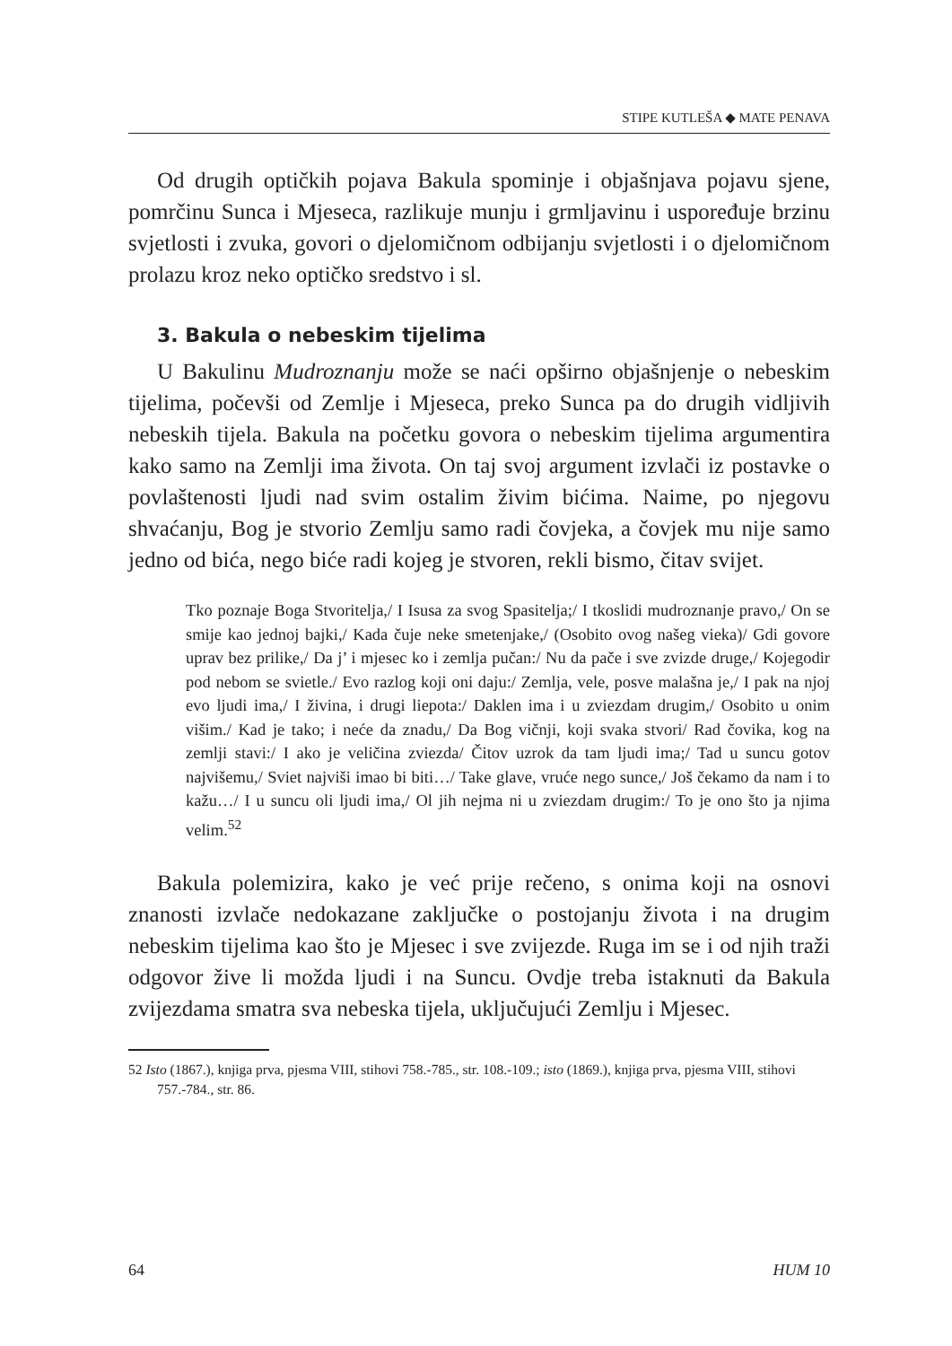STIPE KUTLEŠA ◆ MATE PENAVA
Od drugih optičkih pojava Bakula spominje i objašnjava pojavu sjene, pomrčinu Sunca i Mjeseca, razlikuje munju i grmljavinu i uspoređuje brzinu svjetlosti i zvuka, govori o djelomičnom odbijanju svjetlosti i o djelomičnom prolazu kroz neko optičko sredstvo i sl.
3. Bakula o nebeskim tijelima
U Bakulinu Mudroznanju može se naći opširno objašnjenje o nebeskim tijelima, počevši od Zemlje i Mjeseca, preko Sunca pa do drugih vidljivih nebeskih tijela. Bakula na početku govora o nebeskim tijelima argumentira kako samo na Zemlji ima života. On taj svoj argument izvlači iz postavke o povlaštenosti ljudi nad svim ostalim živim bićima. Naime, po njegovu shvaćanju, Bog je stvorio Zemlju samo radi čovjeka, a čovjek mu nije samo jedno od bića, nego biće radi kojeg je stvoren, rekli bismo, čitav svijet.
Tko poznaje Boga Stvoritelja,/ I Isusa za svog Spasitelja;/ I tkoslidi mudroznanje pravo,/ On se smije kao jednoj bajki,/ Kada čuje neke smetenjake,/ (Osobito ovog našeg vieka)/ Gdi govore uprav bez prilike,/ Da j’ i mjesec ko i zemlja pučan:/ Nu da pače i sve zvizde druge,/ Kojegodir pod nebom se svietle./ Evo razlog koji oni daju:/ Zemlja, vele, posve malašna je,/ I pak na njoj evo ljudi ima,/ I živina, i drugi liepota:/ Daklen ima i u zviezdam drugim,/ Osobito u onim višim./ Kad je tako; i neće da znadu,/ Da Bog vičnji, koji svaka stvori/ Rad čovika, kog na zemlji stavi:/ I ako je veličina zviezda/ Čitov uzrok da tam ljudi ima;/ Tad u suncu gotov najvišemu,/ Sviet najviši imao bi biti…/ Take glave, vruće nego sunce,/ Još čekamo da nam i to kažu…/ I u suncu oli ljudi ima,/ Ol jih nejma ni u zviezdam drugim:/ To je ono što ja njima velim.<sup>52</sup>
Bakula polemizira, kako je već prije rečeno, s onima koji na osnovi znanosti izvlače nedokazane zaključke o postojanju života i na drugim nebeskim tijelima kao što je Mjesec i sve zvijezde. Ruga im se i od njih traži odgovor žive li možda ljudi i na Suncu. Ovdje treba istaknuti da Bakula zvijezdama smatra sva nebeska tijela, uključujući Zemlju i Mjesec.
52 Isto (1867.), knjiga prva, pjesma VIII, stihovi 758.-785., str. 108.-109.; isto (1869.), knjiga prva, pjesma VIII, stihovi 757.-784., str. 86.
64 HUM 10